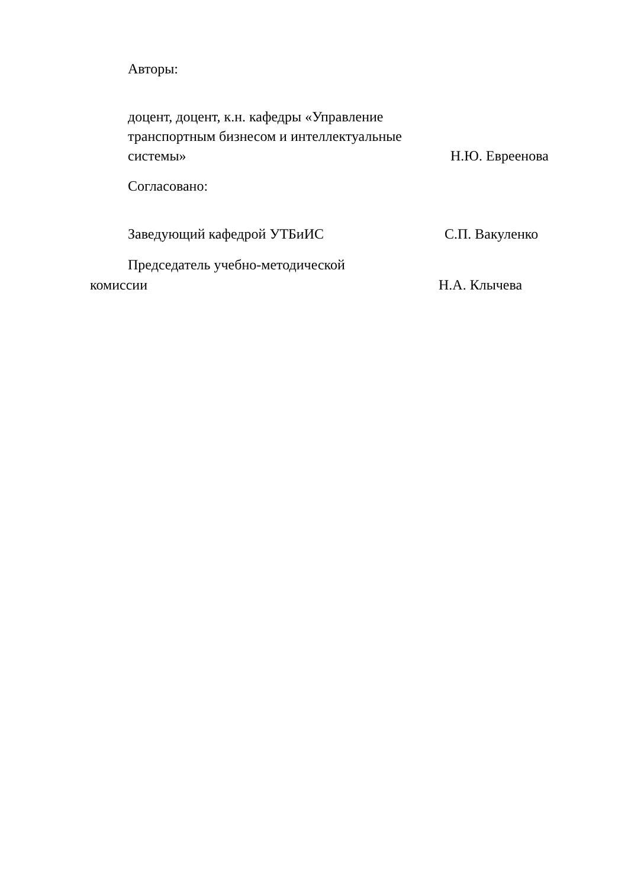Авторы:
доцент, доцент, к.н. кафедры «Управление транспортным бизнесом и интеллектуальные системы»
Н.Ю. Евреенова
Согласовано:
Заведующий кафедрой УТБиИС С.П. Вакуленко
Председатель учебно-методической
комиссии Н.А. Клычева